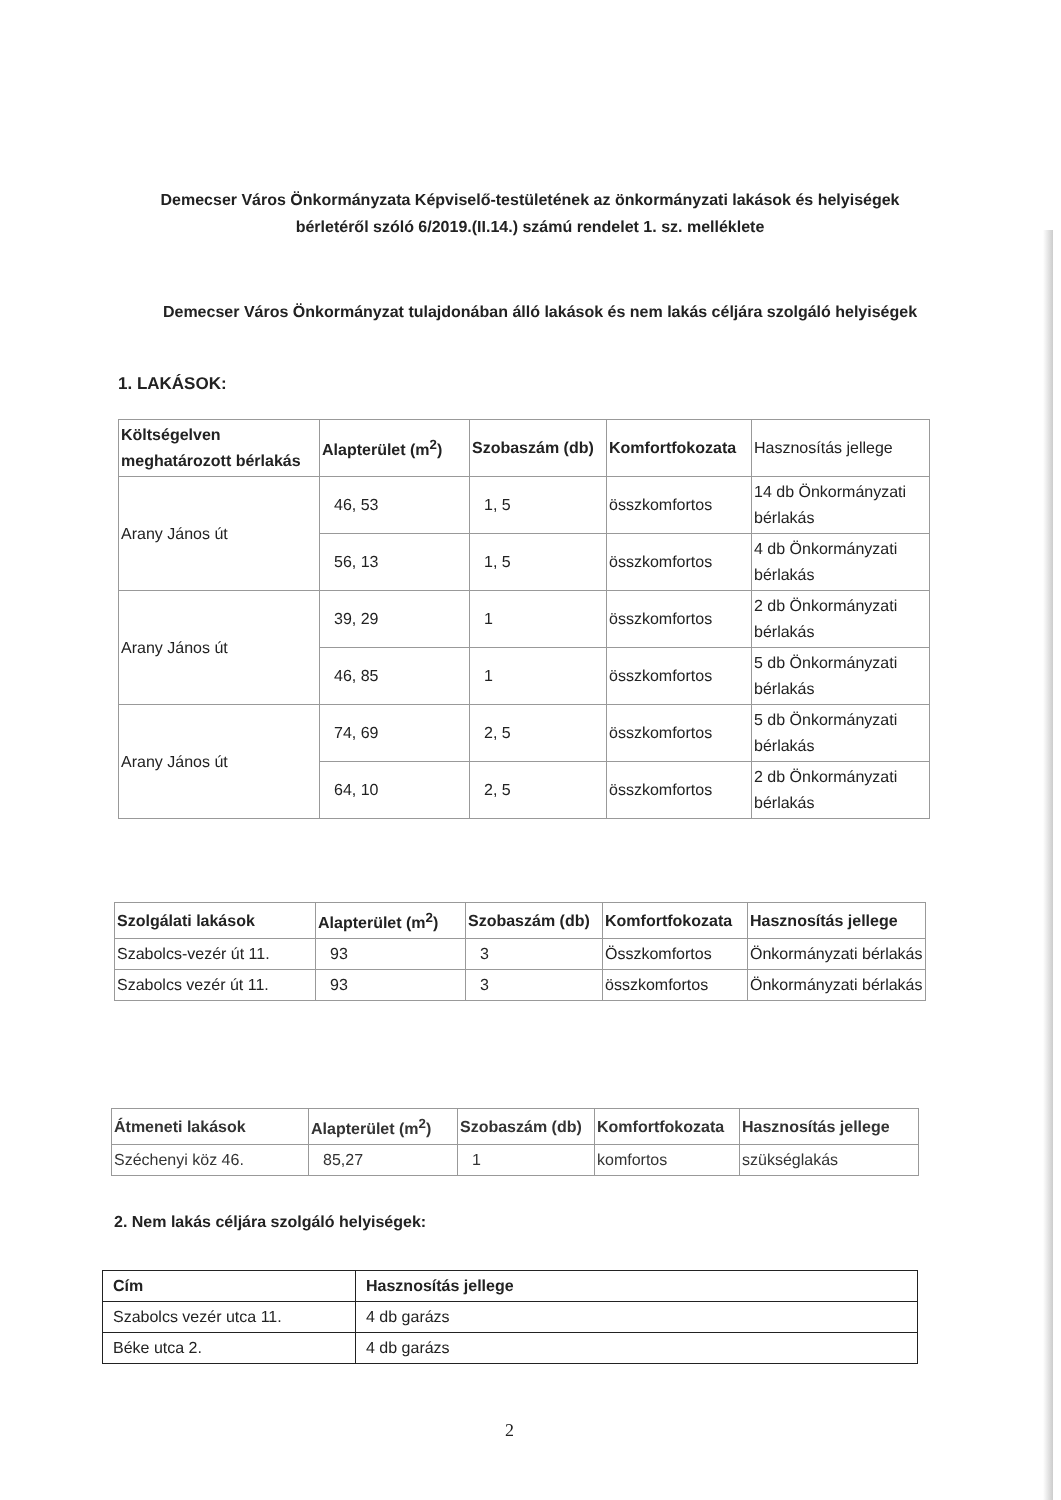Demecser Város Önkormányzata Képviselő-testületének az önkormányzati lakások és helyiségek bérletéről szóló 6/2019.(II.14.) számú rendelet 1. sz. melléklete
Demecser Város Önkormányzat tulajdonában álló lakások és nem lakás céljára szolgáló helyiségek
1. LAKÁSOK:
| Költségelven meghatározott bérlakás | Alapterület (m<sup>2</sup>) | Szobaszám (db) | Komfortfokozata | Hasznosítás jellege |
| --- | --- | --- | --- | --- |
| Arany János út | 46, 53 | 1, 5 | összkomfortos | 14 db Önkormányzati bérlakás |
| | 56, 13 | 1, 5 | összkomfortos | 4 db Önkormányzati bérlakás |
| Arany János út | 39, 29 | 1 | összkomfortos | 2 db Önkormányzati bérlakás |
| | 46, 85 | 1 | összkomfortos | 5 db Önkormányzati bérlakás |
| Arany János út | 74, 69 | 2, 5 | összkomfortos | 5 db Önkormányzati bérlakás |
| | 64, 10 | 2, 5 | összkomfortos | 2 db Önkormányzati bérlakás |
| Szolgálati lakások | Alapterület (m<sup>2</sup>) | Szobaszám (db) | Komfortfokozata | Hasznosítás jellege |
| --- | --- | --- | --- | --- |
| Szabolcs-vezér út 11. | 93 | 3 | Összkomfortos | Önkormányzati bérlakás |
| Szabolcs vezér út 11. | 93 | 3 | összkomfortos | Önkormányzati bérlakás |
| Átmeneti lakások | Alapterület (m<sup>2</sup>) | Szobaszám (db) | Komfortfokozata | Hasznosítás jellege |
| --- | --- | --- | --- | --- |
| Széchenyi köz 46. | 85,27 | 1 | komfortos | szükséglakás |
2. Nem lakás céljára szolgáló helyiségek:
| Cím | Hasznosítás jellege |
| --- | --- |
| Szabolcs vezér utca 11. | 4 db garázs |
| Béke utca 2. | 4 db garázs |
2